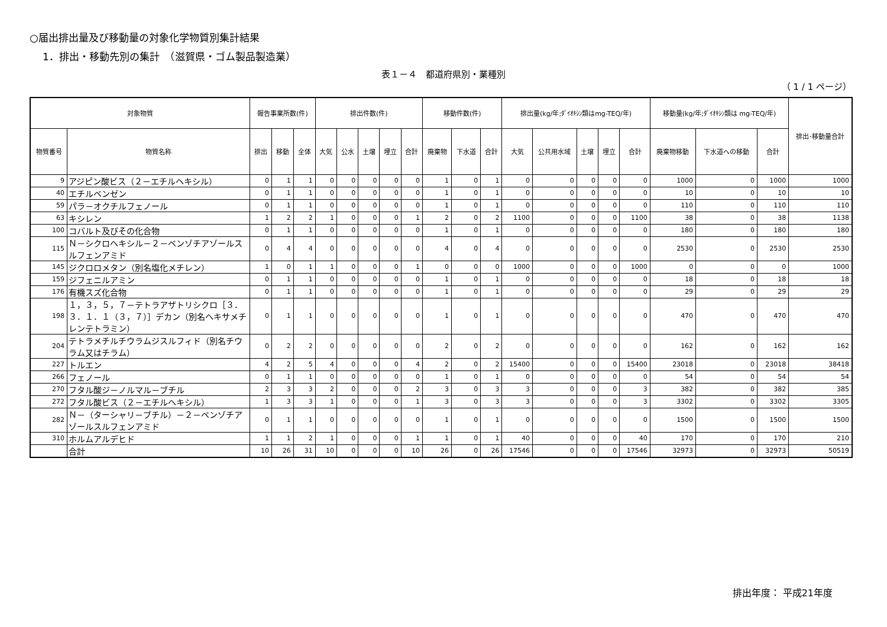○届出排出量及び移動量の対象化学物質別集計結果
1．排出・移動先別の集計　（滋賀県・ゴム製品製造業）
表１－４　都道府県別・業種別
（ 1 / 1 ページ）
| 対象物質 | | 報告事業所数(件) | | | 排出件数(件) | | | | | 移動件数(件) | | | 排出量(kg/年;ﾀﾞｲｵｷｼﾝ類はmg-TEQ/年) | | | | | 移動量(kg/年;ﾀﾞｲｵｷｼﾝ類は mg-TEQ/年) | | | 排出･移動量合計 |
| --- | --- | --- | --- | --- | --- | --- | --- | --- | --- | --- | --- | --- | --- | --- | --- | --- | --- | --- | --- | --- | --- |
| 物質番号 | 物質名称 | 排出 | 移動 | 全体 | 大気 | 公水 | 土壌 | 埋立 | 合計 | 廃棄物 | 下水道 | 合計 | 大気 | 公共用水域 | 土壌 | 埋立 | 合計 | 廃棄物移動 | 下水道への移動 | 合計 | |
| 9 | アジピン酸ビス（２－エチルヘキシル） | 0 | 1 | 1 | 0 | 0 | 0 | 0 | 0 | 1 | 0 | 1 | 0 | 0 | 0 | 0 | 0 | 1000 | 0 | 1000 | 1000 |
| 40 | エチルベンゼン | 0 | 1 | 1 | 0 | 0 | 0 | 0 | 0 | 1 | 0 | 1 | 0 | 0 | 0 | 0 | 0 | 10 | 0 | 10 | 10 |
| 59 | パラ－オクチルフェノール | 0 | 1 | 1 | 0 | 0 | 0 | 0 | 0 | 1 | 0 | 1 | 0 | 0 | 0 | 0 | 0 | 110 | 0 | 110 | 110 |
| 63 | キシレン | 1 | 2 | 2 | 1 | 0 | 0 | 0 | 1 | 2 | 0 | 2 | 1100 | 0 | 0 | 0 | 1100 | 38 | 0 | 38 | 1138 |
| 100 | コバルト及びその化合物 | 0 | 1 | 1 | 0 | 0 | 0 | 0 | 0 | 1 | 0 | 1 | 0 | 0 | 0 | 0 | 0 | 180 | 0 | 180 | 180 |
| 115 | Ｎ－シクロヘキシル－２－ベンゾチアゾールスルフェンアミド | 0 | 4 | 4 | 0 | 0 | 0 | 0 | 0 | 4 | 0 | 4 | 0 | 0 | 0 | 0 | 0 | 2530 | 0 | 2530 | 2530 |
| 145 | ジクロロメタン（別名塩化メチレン） | 1 | 0 | 1 | 1 | 0 | 0 | 0 | 1 | 0 | 0 | 0 | 1000 | 0 | 0 | 0 | 1000 | 0 | 0 | 0 | 1000 |
| 159 | ジフェニルアミン | 0 | 1 | 1 | 0 | 0 | 0 | 0 | 0 | 1 | 0 | 1 | 0 | 0 | 0 | 0 | 0 | 18 | 0 | 18 | 18 |
| 176 | 有機スズ化合物 | 0 | 1 | 1 | 0 | 0 | 0 | 0 | 0 | 1 | 0 | 1 | 0 | 0 | 0 | 0 | 0 | 29 | 0 | 29 | 29 |
| 198 | １，３，５，７－テトラアザトリシクロ［３．３．１．１（３，７）］デカン（別名ヘキサメチレンテトラミン） | 0 | 1 | 1 | 0 | 0 | 0 | 0 | 0 | 1 | 0 | 1 | 0 | 0 | 0 | 0 | 0 | 470 | 0 | 470 | 470 |
| 204 | テトラメチルチウラムジスルフィド（別名チウラム又はチラム） | 0 | 2 | 2 | 0 | 0 | 0 | 0 | 0 | 2 | 0 | 2 | 0 | 0 | 0 | 0 | 0 | 162 | 0 | 162 | 162 |
| 227 | トルエン | 4 | 2 | 5 | 4 | 0 | 0 | 0 | 4 | 2 | 0 | 2 | 15400 | 0 | 0 | 0 | 15400 | 23018 | 0 | 23018 | 38418 |
| 266 | フェノール | 0 | 1 | 1 | 0 | 0 | 0 | 0 | 0 | 1 | 0 | 1 | 0 | 0 | 0 | 0 | 0 | 54 | 0 | 54 | 54 |
| 270 | フタル酸ジ－ノルマル－ブチル | 2 | 3 | 3 | 2 | 0 | 0 | 0 | 2 | 3 | 0 | 3 | 3 | 0 | 0 | 0 | 3 | 382 | 0 | 382 | 385 |
| 272 | フタル酸ビス（２－エチルヘキシル） | 1 | 3 | 3 | 1 | 0 | 0 | 0 | 1 | 3 | 0 | 3 | 3 | 0 | 0 | 0 | 3 | 3302 | 0 | 3302 | 3305 |
| 282 | Ｎ－（ターシャリ－ブチル）－２－ベンゾチアゾールスルフェンアミド | 0 | 1 | 1 | 0 | 0 | 0 | 0 | 0 | 1 | 0 | 1 | 0 | 0 | 0 | 0 | 0 | 1500 | 0 | 1500 | 1500 |
| 310 | ホルムアルデヒド | 1 | 1 | 2 | 1 | 0 | 0 | 0 | 1 | 1 | 0 | 1 | 40 | 0 | 0 | 0 | 40 | 170 | 0 | 170 | 210 |
| | 合計 | 10 | 26 | 31 | 10 | 0 | 0 | 0 | 10 | 26 | 0 | 26 | 17546 | 0 | 0 | 0 | 17546 | 32973 | 0 | 32973 | 50519 |
排出年度： 平成21年度